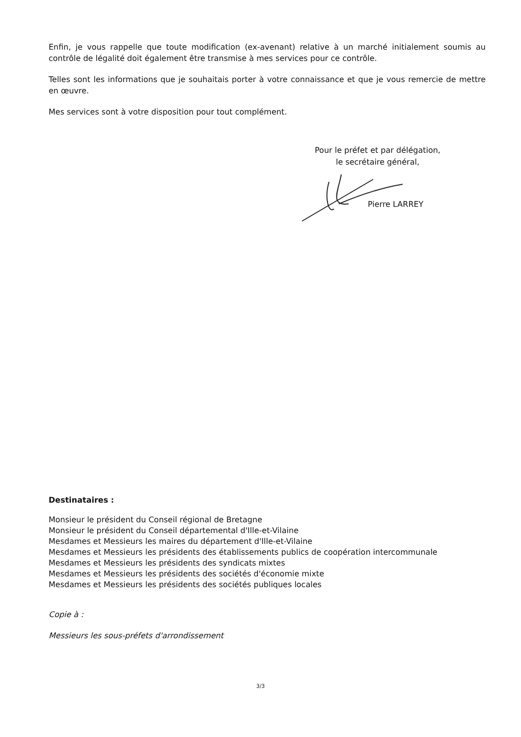Enfin, je vous rappelle que toute modification (ex-avenant) relative à un marché initialement soumis au contrôle de légalité doit également être transmise à mes services pour ce contrôle.
Telles sont les informations que je souhaitais porter à votre connaissance et que je vous remercie de mettre en œuvre.
Mes services sont à votre disposition pour tout complément.
Pour le préfet et par délégation,
le secrétaire général,
Pierre LARREY
Destinataires :
Monsieur le président du Conseil régional de Bretagne
Monsieur le président du Conseil départemental d'Ille-et-Vilaine
Mesdames et Messieurs les maires du département d'Ille-et-Vilaine
Mesdames et Messieurs les présidents des établissements publics de coopération intercommunale
Mesdames et Messieurs les présidents des syndicats mixtes
Mesdames et Messieurs les présidents des sociétés d'économie mixte
Mesdames et Messieurs les présidents des sociétés publiques locales
Copie à :
Messieurs les sous-préfets d'arrondissement
3/3